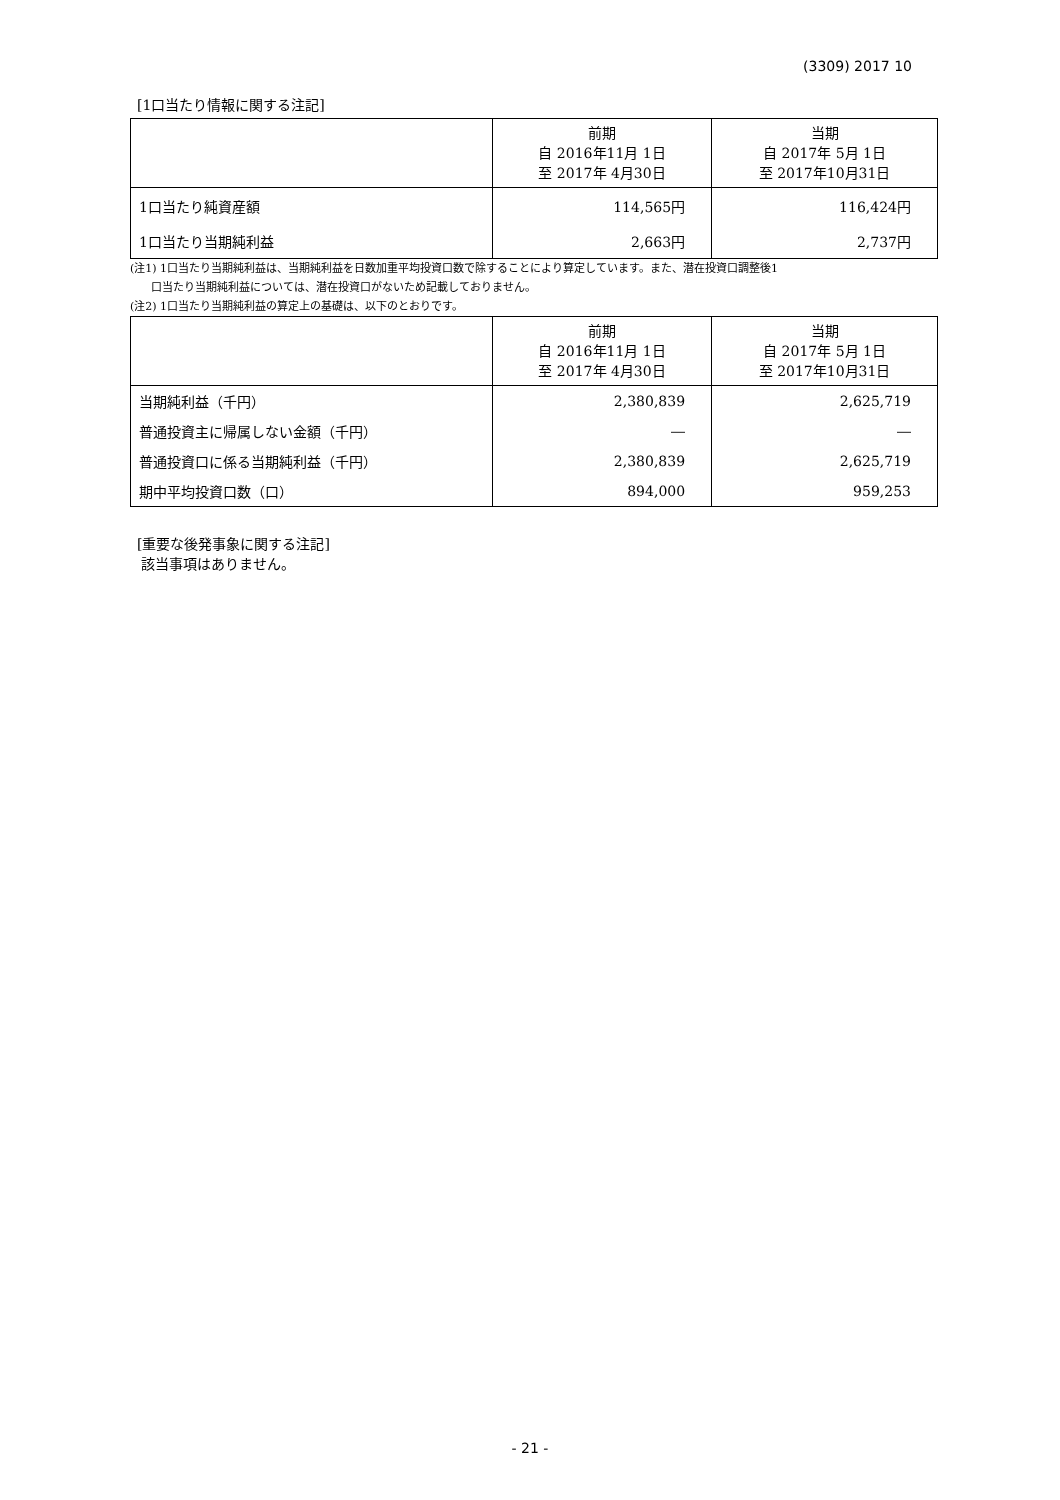(3309) 2017 10
[1口当たり情報に関する注記]
| | 前期 自 2016年11月 1日 至 2017年 4月30日 | 当期 自 2017年 5月 1日 至 2017年10月31日 |
| --- | --- | --- |
| 1口当たり純資産額 | 114,565円 | 116,424円 |
| 1口当たり当期純利益 | 2,663円 | 2,737円 |
(注1) 1口当たり当期純利益は、当期純利益を日数加重平均投資口数で除することにより算定しています。また、潜在投資口調整後1
口当たり当期純利益については、潜在投資口がないため記載しておりません。
(注2) 1口当たり当期純利益の算定上の基礎は、以下のとおりです。
| | 前期 自 2016年11月 1日 至 2017年 4月30日 | 当期 自 2017年 5月 1日 至 2017年10月31日 |
| --- | --- | --- |
| 当期純利益（千円） | 2,380,839 | 2,625,719 |
| 普通投資主に帰属しない金額（千円） | ― | ― |
| 普通投資口に係る当期純利益（千円） | 2,380,839 | 2,625,719 |
| 期中平均投資口数（口） | 894,000 | 959,253 |
[重要な後発事象に関する注記]
該当事項はありません。
- 21 -